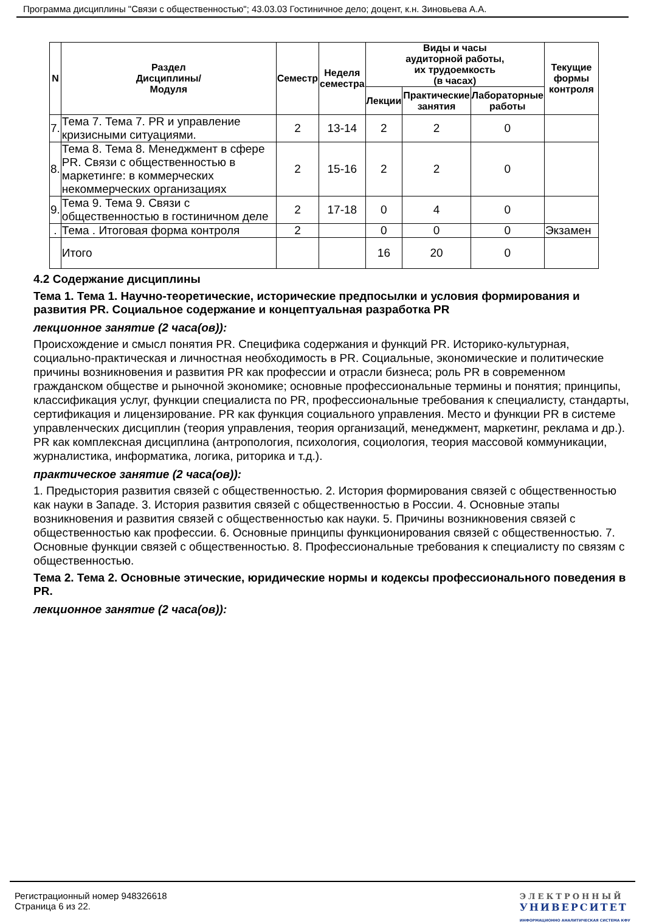Программа дисциплины "Связи с общественностью"; 43.03.03 Гостиничное дело; доцент, к.н. Зиновьева А.А.
| N | Раздел Дисциплины/ Модуля | Семестр | Неделя семестра | Виды и часы аудиторной работы, их трудоемкость (в часах) | | | Текущие формы контроля |
| --- | --- | --- | --- | --- | --- | --- | --- |
| | | | | Лекции | Практические занятия | Лабораторные работы | |
| 7. | Тема 7. Тема 7. PR и управление кризисными ситуациями. | 2 | 13-14 | 2 | 2 | 0 | |
| 8. | Тема 8. Тема 8. Менеджмент в сфере PR. Связи с общественностью в маркетинге: в коммерческих некоммерческих организациях | 2 | 15-16 | 2 | 2 | 0 | |
| 9. | Тема 9. Тема 9. Связи с общественностью в гостиничном деле | 2 | 17-18 | 0 | 4 | 0 | |
| . | Тема . Итоговая форма контроля | 2 | | 0 | 0 | 0 | Экзамен |
| | Итого | | | 16 | 20 | 0 | |
4.2 Содержание дисциплины
Тема 1. Тема 1. Научно-теоретические, исторические предпосылки и условия формирования и развития PR. Социальное содержание и концептуальная разработка PR
лекционное занятие (2 часа(ов)):
Происхождение и смысл понятия PR. Специфика содержания и функций PR. Историко-культурная, социально-практическая и личностная необходимость в PR. Социальные, экономические и политические причины возникновения и развития PR как профессии и отрасли бизнеса; роль PR в современном гражданском обществе и рыночной экономике; основные профессиональные термины и понятия; принципы, классификация услуг, функции специалиста по PR, профессиональные требования к специалисту, стандарты, сертификация и лицензирование. PR как функция социального управления. Место и функции PR в системе управленческих дисциплин (теория управления, теория организаций, менеджмент, маркетинг, реклама и др.). PR как комплексная дисциплина (антропология, психология, социология, теория массовой коммуникации, журналистика, информатика, логика, риторика и т.д.).
практическое занятие (2 часа(ов)):
1. Предыстория развития связей с общественностью. 2. История формирования связей с общественностью как науки в Западе. 3. История развития связей с общественностью в России. 4. Основные этапы возникновения и развития связей с общественностью как науки. 5. Причины возникновения связей с общественностью как профессии. 6. Основные принципы функционирования связей с общественностью. 7. Основные функции связей с общественностью. 8. Профессиональные требования к специалисту по связям с общественностью.
Тема 2. Тема 2. Основные этические, юридические нормы и кодексы профессионального поведения в PR.
лекционное занятие (2 часа(ов)):
Регистрационный номер 948326618
Страница 6 из 22.
ЭЛЕКТРОННЫЙ
УНИВЕРСИТЕТ
ИНФОРМАЦИОННО АНАЛИТИЧЕСКАЯ СИСТЕМА КФУ